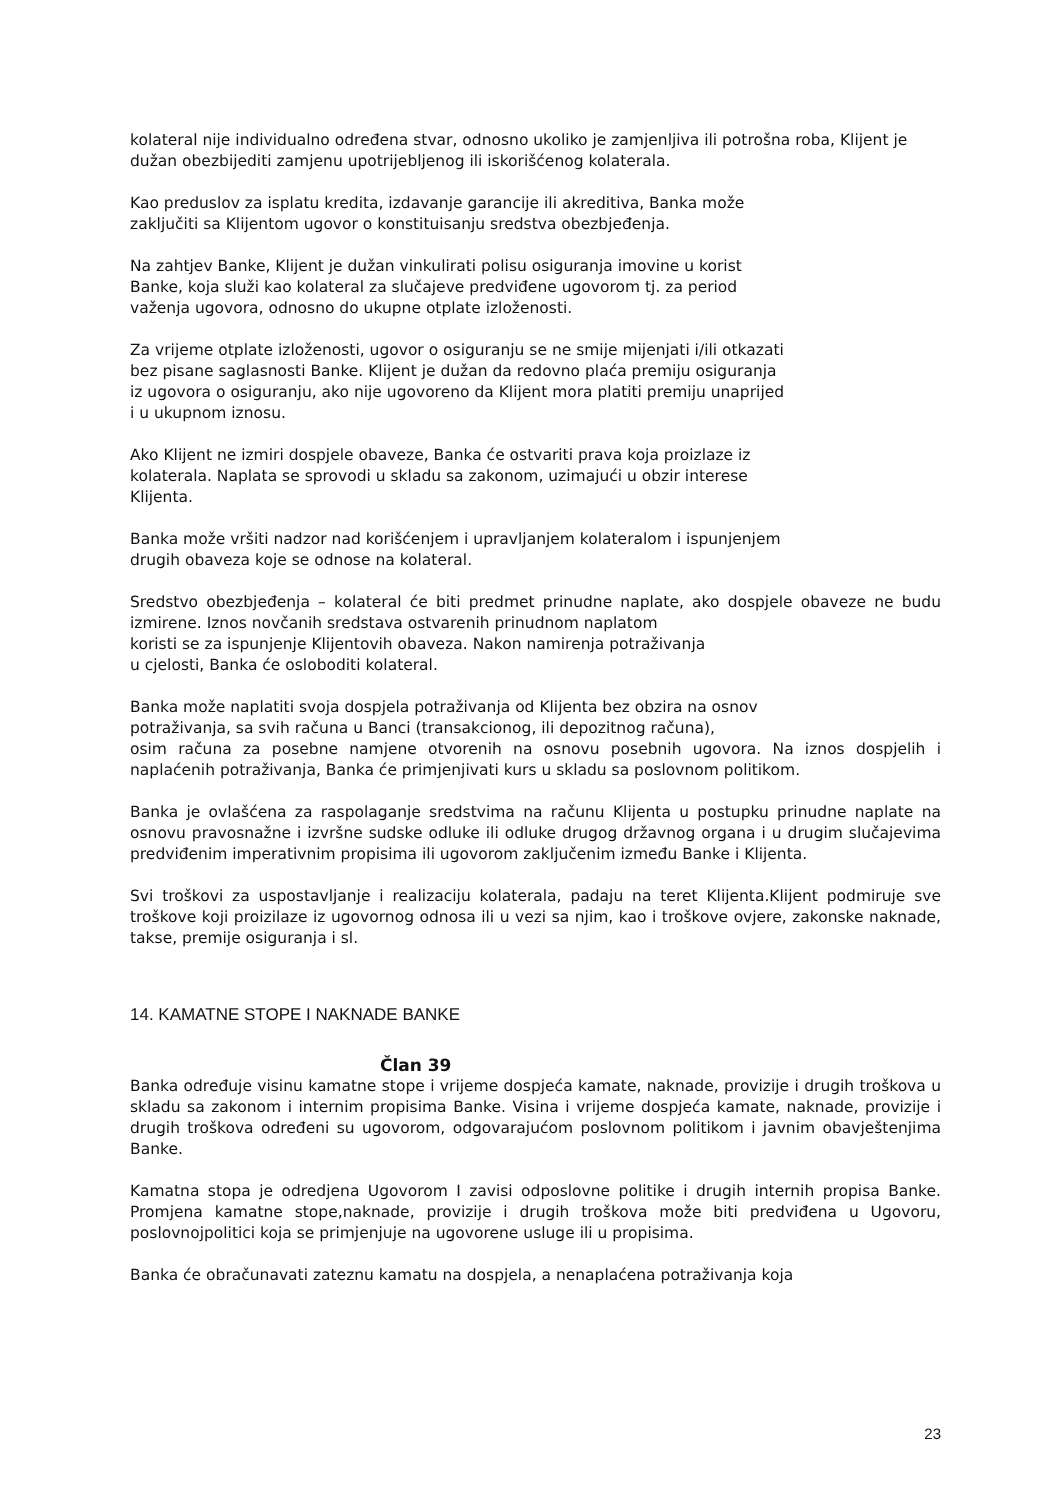kolateral nije individualno određena stvar, odnosno ukoliko je zamjenljiva ili potrošna roba, Klijent je dužan obezbijediti zamjenu upotrijebljenog ili iskorišćenog kolaterala.
Kao preduslov za isplatu kredita, izdavanje garancije ili akreditiva, Banka može
zaključiti sa Klijentom ugovor o konstituisanju sredstva obezbjeđenja.
Na zahtjev Banke, Klijent je dužan vinkulirati polisu osiguranja imovine u korist
Banke, koja služi kao kolateral za slučajeve predviđene ugovorom tj. za period
važenja ugovora, odnosno do ukupne otplate izloženosti.
Za vrijeme otplate izloženosti, ugovor o osiguranju se ne smije mijenjati i/ili otkazati
bez pisane saglasnosti Banke. Klijent je dužan da redovno plaća premiju osiguranja
iz ugovora o osiguranju, ako nije ugovoreno da Klijent mora platiti premiju unaprijed
i u ukupnom iznosu.
Ako Klijent ne izmiri dospjele obaveze, Banka će ostvariti prava koja proizlaze iz
kolaterala. Naplata se sprovodi u skladu sa zakonom, uzimajući u obzir interese
Klijenta.
Banka može vršiti nadzor nad korišćenjem i upravljanjem kolateralom i ispunjenjem
drugih obaveza koje se odnose na kolateral.
Sredstvo obezbjeđenja – kolateral će biti predmet prinudne naplate, ako dospjele obaveze ne budu izmirene. Iznos novčanih sredstava ostvarenih prinudnom naplatom
koristi se za ispunjenje Klijentovih obaveza. Nakon namirenja potraživanja
u cjelosti, Banka će osloboditi kolateral.
Banka može naplatiti svoja dospjela potraživanja od Klijenta bez obzira na osnov
potraživanja, sa svih računa u Banci (transakcionog, ili depozitnog računa),
osim računa za posebne namjene otvorenih na osnovu posebnih ugovora. Na iznos dospjelih i naplaćenih potraživanja, Banka će primjenjivati kurs u skladu sa poslovnom politikom.
Banka je ovlašćena za raspolaganje sredstvima na računu Klijenta u postupku prinudne naplate na osnovu pravosnažne i izvršne sudske odluke ili odluke drugog državnog organa i u drugim slučajevima predviđenim imperativnim propisima ili ugovorom zaključenim između Banke i Klijenta.
Svi troškovi za uspostavljanje i realizaciju kolaterala, padaju na teret Klijenta.Klijent podmiruje sve troškove koji proizilaze iz ugovornog odnosa ili u vezi sa njim, kao i troškove ovjere, zakonske naknade, takse, premije osiguranja i sl.
14. KAMATNE STOPE I NAKNADE BANKE
Član 39
Banka određuje visinu kamatne stope i vrijeme dospjeća kamate, naknade, provizije i drugih troškova u skladu sa zakonom i internim propisima Banke. Visina i vrijeme dospjeća kamate, naknade, provizije i drugih troškova određeni su ugovorom, odgovarajućom poslovnom politikom i javnim obavještenjima Banke.
Kamatna stopa je odredjena Ugovorom I zavisi odposlovne politike i drugih internih propisa Banke. Promjena kamatne stope,naknade, provizije i drugih troškova može biti predviđena u Ugovoru, poslovnojpolitici koja se primjenjuje na ugovorene usluge ili u propisima.
Banka će obračunavati zateznu kamatu na dospjela, a nenaplaćena potraživanja koja
23